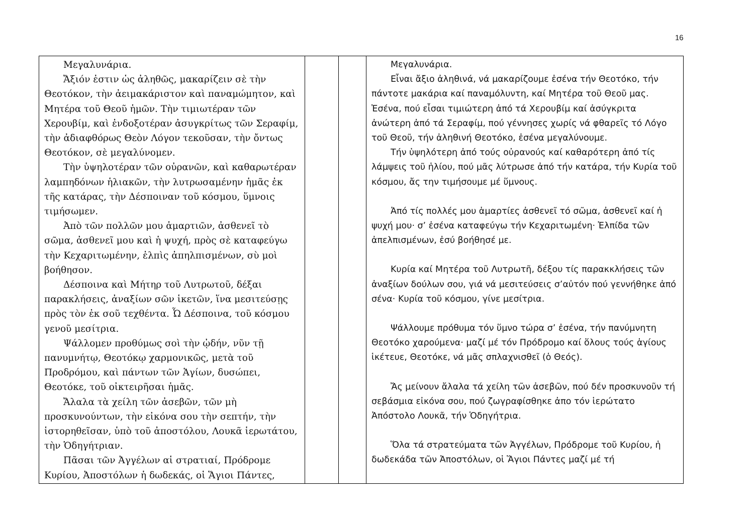16
| Μεγαλυνάρια. Ἄξιόν ἐστιν ὡς ἀληθῶς, μακαρίζειν σὲ τὴν Θεοτόκον, τὴν ἀειμακάριστον καὶ παναμώμητον, καὶ Μητέρα τοῦ Θεοῦ ἡμῶν. Τὴν τιμιωτέραν τῶν Χερουβίμ, καὶ ἐνδοξοτέραν ἀσυγκρίτως τῶν Σεραφίμ, τὴν ἀδιαφθόρως Θεὸν Λόγον τεκοῦσαν, τὴν ὄντως Θεοτόκον, σὲ μεγαλύνομεν. Τὴν ὑψηλοτέραν τῶν οὐρανῶν, καὶ καθαρωτέραν λαμπηδόνων ἡλιακῶν, τὴν λυτρωσαμένην ἡμᾶς ἐκ τῆς κατάρας, τὴν Δέσποιναν τοῦ κόσμου, ὕμνοις τιμήσωμεν. Ἀπὸ τῶν πολλῶν μου ἁμαρτιῶν, ἀσθενεῖ τὸ σῶμα, ἀσθενεῖ μου καὶ ἡ ψυχή, πρὸς σὲ καταφεύγω τὴν Κεχαριτωμένην, ἐλπὶς ἀπηλπισμένων, σὺ μοὶ βοήθησον. Δέσποινα καὶ Μήτηρ τοῦ Λυτρωτοῦ, δέξαι παρακλήσεις, ἀναξίων σῶν ἱκετῶν, ἵνα μεσιτεύσῃς πρὸς τὸν ἐκ σοῦ τεχθέντα. Ὦ Δέσποινα, τοῦ κόσμου γενοῦ μεσίτρια. Ψάλλομεν προθύμως σοὶ τὴν ᾠδήν, νῦν τῇ πανυμνήτῳ, Θεοτόκῳ χαρμονικῶς, μετὰ τοῦ Προδρόμου, καὶ πάντων τῶν Ἁγίων, δυσώπει, Θεοτόκε, τοῦ οἰκτειρῆσαι ἡμᾶς. Ἄλαλα τὰ χείλη τῶν ἀσεβῶν, τῶν μὴ προσκυνούντων, τὴν εἰκόνα σου τὴν σεπτήν, τὴν ἱστορηθεῖσαν, ὑπὸ τοῦ ἀποστόλου, Λουκᾶ ἱερωτάτου, τὴν Ὁδηγήτριαν. Πᾶσαι τῶν Ἀγγέλων αἱ στρατιαί, Πρόδρομε Κυρίου, Ἀποστόλων ἡ δωδεκάς, οἱ Ἅγιοι Πάντες, | | | Μεγαλυνάρια. Εἶναι ἄξιο ἀληθινά, νά μακαρίζουμε ἐσένα τήν Θεοτόκο, τήν πάντοτε μακάρια καί παναμόλυντη, καί Μητέρα τοῦ Θεοῦ μας. Ἐσένα, πού εἶσαι τιμιώτερη ἀπό τά Χερουβίμ καί ἀσύγκριτα ἀνώτερη ἀπό τά Σεραφίμ, πού γέννησες χωρίς νά φθαρεῖς τό Λόγο τοῦ Θεοῦ, τήν ἀληθινή Θεοτόκο, ἐσένα μεγαλύνουμε. Τήν ὑψηλότερη ἀπό τούς οὐρανούς καί καθαρότερη ἀπό τίς λάμψεις τοῦ ἡλίου, πού μᾶς λύτρωσε ἀπό τήν κατάρα, τήν Κυρία τοῦ κόσμου, ἄς την τιμήσουμε μέ ὕμνους. Ἀπό τίς πολλές μου ἁμαρτίες ἀσθενεῖ τό σῶμα, ἀσθενεῖ καί ἡ ψυχή μου· σ’ ἐσένα καταφεύγω τήν Κεχαριτωμένη· Ἐλπίδα τῶν ἀπελπισμένων, ἐσύ βοήθησέ με. Κυρία καί Μητέρα τοῦ Λυτρωτῆ, δέξου τίς παρακκλήσεις τῶν ἀναξίων δούλων σου, γιά νά μεσιτεύσεις σ’αὐτόν πού γεννήθηκε ἀπό σένα· Κυρία τοῦ κόσμου, γίνε μεσίτρια. Ψάλλουμε πρόθυμα τόν ὕμνο τώρα σ’ ἐσένα, τήν πανύμνητη Θεοτόκο χαρούμενα· μαζί μέ τόν Πρόδρομο καί ὅλους τούς ἁγίους ἱκέτευε, Θεοτόκε, νά μᾶς σπλαχνισθεῖ (ὁ Θεός). Ἄς μείνουν ἄλαλα τά χείλη τῶν ἀσεβῶν, πού δέν προσκυνοῦν τή σεβάσμια εἰκόνα σου, πού ζωγραφίσθηκε ἀπο τόν ἱερώτατο Ἀπόστολο Λουκᾶ, τήν Ὁδηγήτρια. Ὅλα τά στρατεύματα τῶν Ἀγγέλων, Πρόδρομε τοῦ Κυρίου, ἡ δωδεκάδα τῶν Ἀποστόλων, οἱ Ἅγιοι Πάντες μαζί μέ τή |